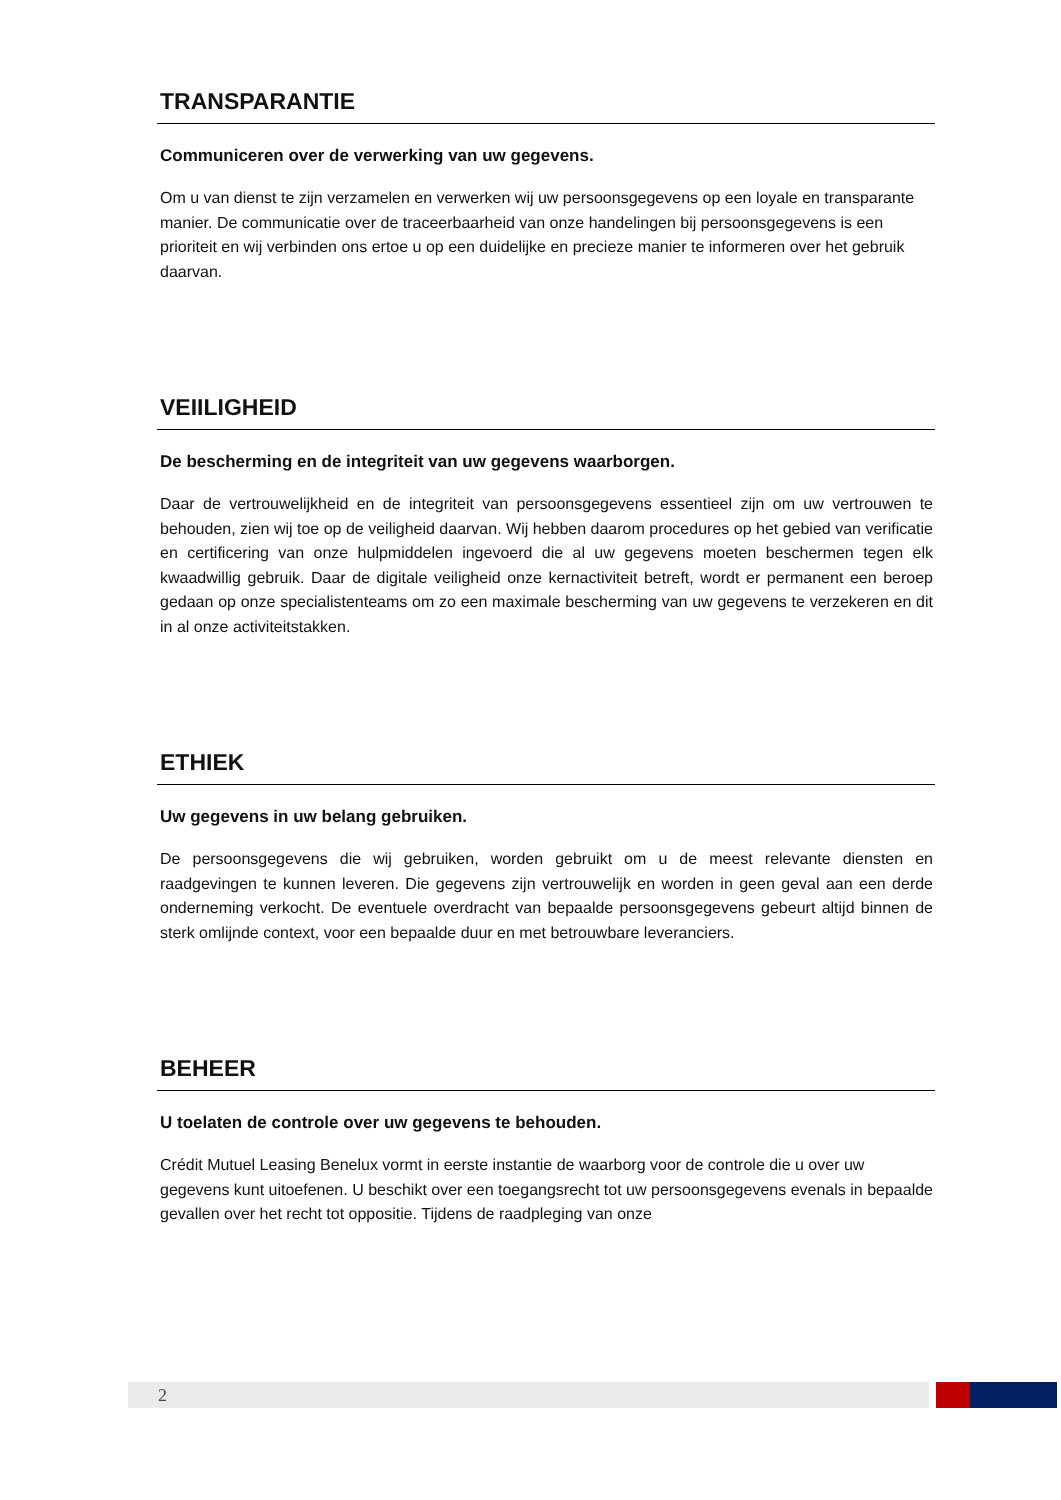TRANSPARANTIE
Communiceren over de verwerking van uw gegevens.
Om u van dienst te zijn verzamelen en verwerken wij uw persoonsgegevens op een loyale en transparante manier. De communicatie over de traceerbaarheid van onze handelingen bij persoonsgegevens is een prioriteit en wij verbinden ons ertoe u op een duidelijke en precieze manier te informeren over het gebruik daarvan.
VEIILIGHEID
De bescherming en de integriteit van uw gegevens waarborgen.
Daar de vertrouwelijkheid en de integriteit van persoonsgegevens essentieel zijn om uw vertrouwen te behouden, zien wij toe op de veiligheid daarvan. Wij hebben daarom procedures op het gebied van verificatie en certificering van onze hulpmiddelen ingevoerd die al uw gegevens moeten beschermen tegen elk kwaadwillig gebruik. Daar de digitale veiligheid onze kernactiviteit betreft, wordt er permanent een beroep gedaan op onze specialistenteams om zo een maximale bescherming van uw gegevens te verzekeren en dit in al onze activiteitstakken.
ETHIEK
Uw gegevens in uw belang gebruiken.
De persoonsgegevens die wij gebruiken, worden gebruikt om u de meest relevante diensten en raadgevingen te kunnen leveren. Die gegevens zijn vertrouwelijk en worden in geen geval aan een derde onderneming verkocht. De eventuele overdracht van bepaalde persoonsgegevens gebeurt altijd binnen de sterk omlijnde context, voor een bepaalde duur en met betrouwbare leveranciers.
BEHEER
U toelaten de controle over uw gegevens te behouden.
Crédit Mutuel Leasing Benelux vormt in eerste instantie de waarborg voor de controle die u over uw gegevens kunt uitoefenen. U beschikt over een toegangsrecht tot uw persoonsgegevens evenals in bepaalde gevallen over het recht tot oppositie. Tijdens de raadpleging van onze
2